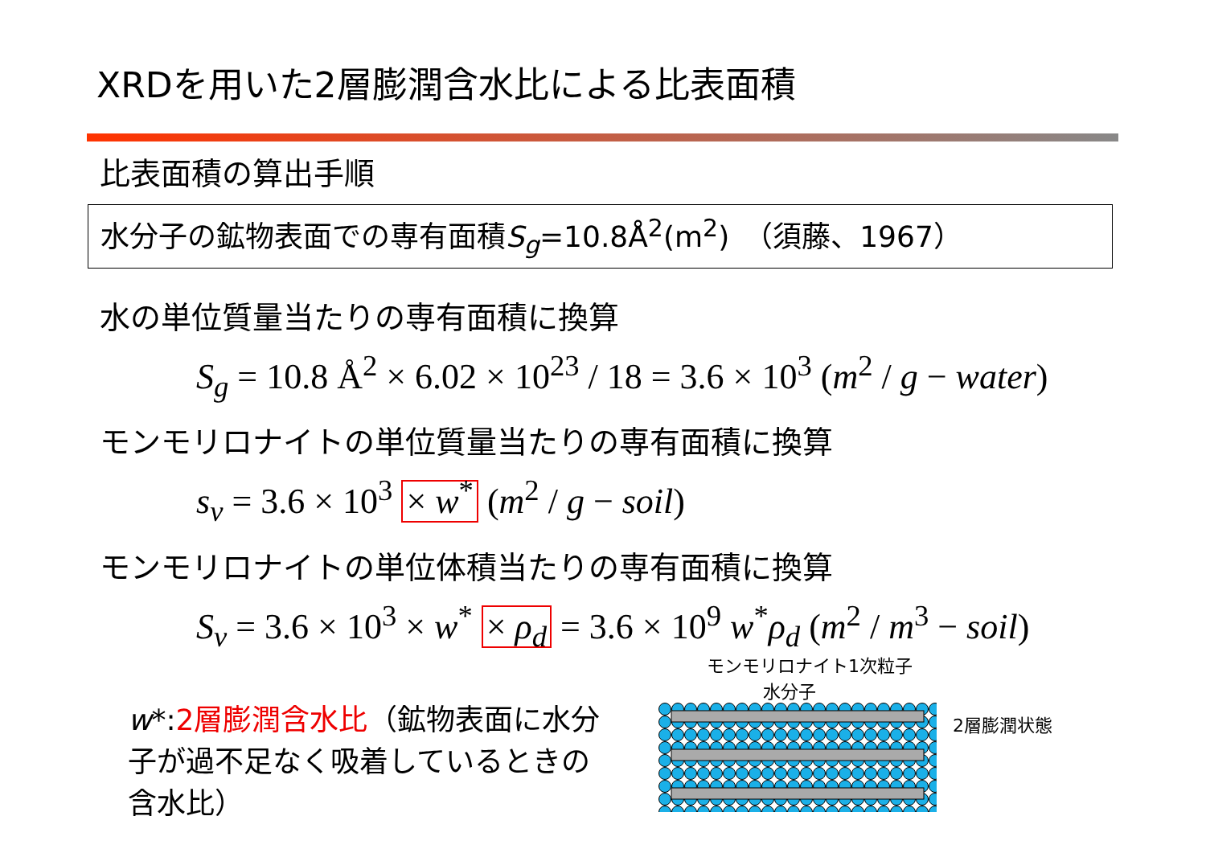XRDを用いた2層膨潤含水比による比表面積
比表面積の算出手順
水分子の鉱物表面での専有面積S<sub>g</sub>=10.8Å<sup>2</sup>(m<sup>2</sup>)　（須藤、1967）
水の単位質量当たりの専有面積に換算
S<sub>g</sub> = 10.8 Å<sup>2</sup> × 6.02 × 10<sup>23</sup> / 18 = 3.6 × 10<sup>3</sup> (m<sup>2</sup> / g − water)
モンモリロナイトの単位質量当たりの専有面積に換算
s<sub>v</sub> = 3.6 × 10<sup>3</sup> × w<sup>*</sup> (m<sup>2</sup> / g − soil)
モンモリロナイトの単位体積当たりの専有面積に換算
S<sub>v</sub> = 3.6 × 10<sup>3</sup> × w<sup>*</sup> × ρ<sub>d</sub> = 3.6 × 10<sup>9</sup> w<sup>*</sup>ρ<sub>d</sub> (m<sup>2</sup> / m<sup>3</sup> − soil)
w*:2層膨潤含水比（鉱物表面に水分子が過不足なく吸着しているときの含水比）
モンモリロナイト1次粒子
水分子
2層膨潤状態